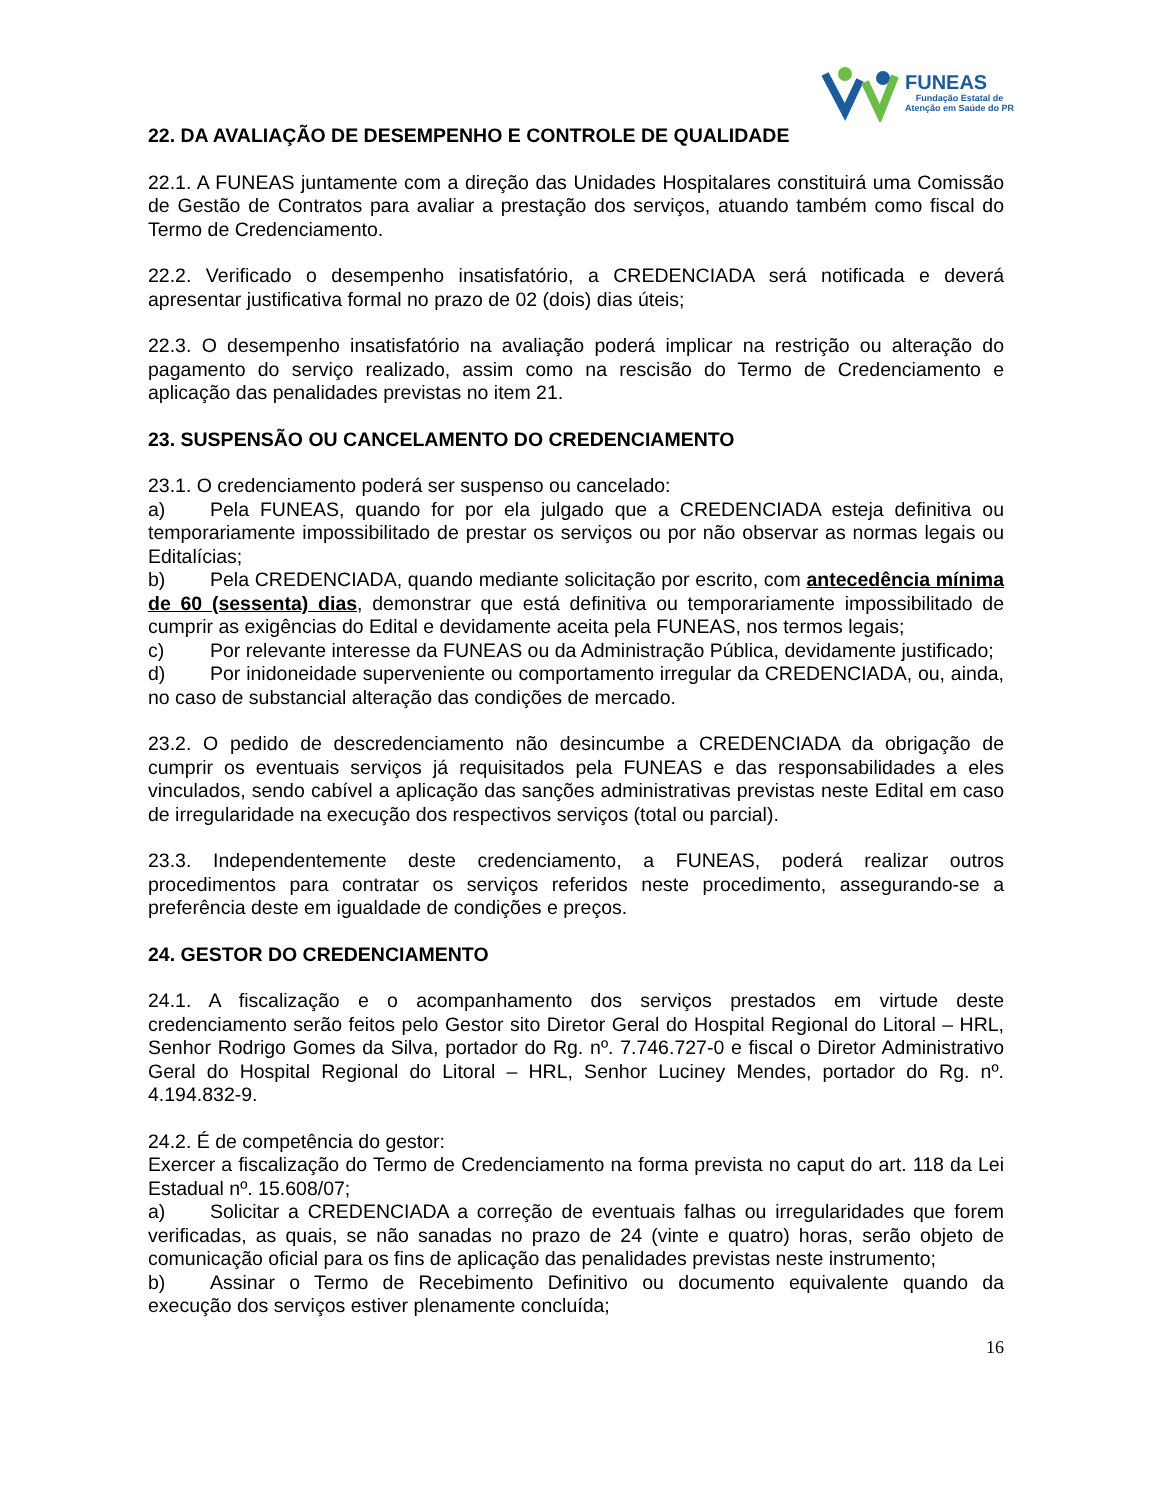FUNEAS
Fundação Estatal de
Atenção em Saúde do PR
22. DA AVALIAÇÃO DE DESEMPENHO E CONTROLE DE QUALIDADE
22.1. A FUNEAS juntamente com a direção das Unidades Hospitalares constituirá uma Comissão de Gestão de Contratos para avaliar a prestação dos serviços, atuando também como fiscal do Termo de Credenciamento.
22.2. Verificado o desempenho insatisfatório, a CREDENCIADA será notificada e deverá apresentar justificativa formal no prazo de 02 (dois) dias úteis;
22.3. O desempenho insatisfatório na avaliação poderá implicar na restrição ou alteração do pagamento do serviço realizado, assim como na rescisão do Termo de Credenciamento e aplicação das penalidades previstas no item 21.
23. SUSPENSÃO OU CANCELAMENTO DO CREDENCIAMENTO
23.1. O credenciamento poderá ser suspenso ou cancelado:
a) Pela FUNEAS, quando for por ela julgado que a CREDENCIADA esteja definitiva ou temporariamente impossibilitado de prestar os serviços ou por não observar as normas legais ou Editalícias;
b) Pela CREDENCIADA, quando mediante solicitação por escrito, com antecedência mínima de 60 (sessenta) dias, demonstrar que está definitiva ou temporariamente impossibilitado de cumprir as exigências do Edital e devidamente aceita pela FUNEAS, nos termos legais;
c) Por relevante interesse da FUNEAS ou da Administração Pública, devidamente justificado;
d) Por inidoneidade superveniente ou comportamento irregular da CREDENCIADA, ou, ainda, no caso de substancial alteração das condições de mercado.
23.2. O pedido de descredenciamento não desincumbe a CREDENCIADA da obrigação de cumprir os eventuais serviços já requisitados pela FUNEAS e das responsabilidades a eles vinculados, sendo cabível a aplicação das sanções administrativas previstas neste Edital em caso de irregularidade na execução dos respectivos serviços (total ou parcial).
23.3. Independentemente deste credenciamento, a FUNEAS, poderá realizar outros procedimentos para contratar os serviços referidos neste procedimento, assegurando-se a preferência deste em igualdade de condições e preços.
24. GESTOR DO CREDENCIAMENTO
24.1. A fiscalização e o acompanhamento dos serviços prestados em virtude deste credenciamento serão feitos pelo Gestor sito Diretor Geral do Hospital Regional do Litoral – HRL, Senhor Rodrigo Gomes da Silva, portador do Rg. nº. 7.746.727-0 e fiscal o Diretor Administrativo Geral do Hospital Regional do Litoral – HRL, Senhor Luciney Mendes, portador do Rg. nº. 4.194.832-9.
24.2. É de competência do gestor:
Exercer a fiscalização do Termo de Credenciamento na forma prevista no caput do art. 118 da Lei Estadual nº. 15.608/07;
a) Solicitar a CREDENCIADA a correção de eventuais falhas ou irregularidades que forem verificadas, as quais, se não sanadas no prazo de 24 (vinte e quatro) horas, serão objeto de comunicação oficial para os fins de aplicação das penalidades previstas neste instrumento;
b) Assinar o Termo de Recebimento Definitivo ou documento equivalente quando da execução dos serviços estiver plenamente concluída;
16